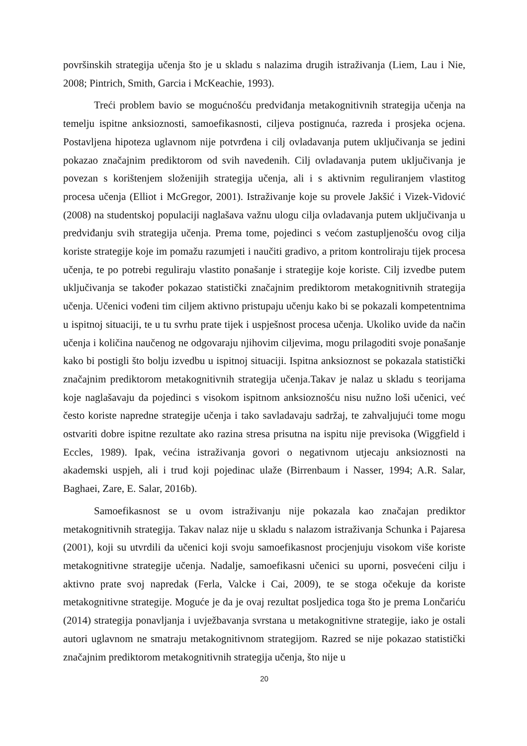površinskih strategija učenja što je u skladu s nalazima drugih istraživanja (Liem, Lau i Nie, 2008; Pintrich, Smith, Garcia i McKeachie, 1993).
Treći problem bavio se mogućnošću predviđanja metakognitivnih strategija učenja na temelju ispitne anksioznosti, samoefikasnosti, ciljeva postignuća, razreda i prosjeka ocjena. Postavljena hipoteza uglavnom nije potvrđena i cilj ovladavanja putem uključivanja se jedini pokazao značajnim prediktorom od svih navedenih. Cilj ovladavanja putem uključivanja je povezan s korištenjem složenijih strategija učenja, ali i s aktivnim reguliranjem vlastitog procesa učenja (Elliot i McGregor, 2001). Istraživanje koje su provele Jakšić i Vizek-Vidović (2008) na studentskoj populaciji naglašava važnu ulogu cilja ovladavanja putem uključivanja u predviđanju svih strategija učenja. Prema tome, pojedinci s većom zastupljenošću ovog cilja koriste strategije koje im pomažu razumjeti i naučiti gradivo, a pritom kontroliraju tijek procesa učenja, te po potrebi reguliraju vlastito ponašanje i strategije koje koriste. Cilj izvedbe putem uključivanja se također pokazao statistički značajnim prediktorom metakognitivnih strategija učenja. Učenici vođeni tim ciljem aktivno pristupaju učenju kako bi se pokazali kompetentnima u ispitnoj situaciji, te u tu svrhu prate tijek i uspješnost procesa učenja. Ukoliko uvide da način učenja i količina naučenog ne odgovaraju njihovim ciljevima, mogu prilagoditi svoje ponašanje kako bi postigli što bolju izvedbu u ispitnoj situaciji. Ispitna anksioznost se pokazala statistički značajnim prediktorom metakognitivnih strategija učenja.Takav je nalaz u skladu s teorijama koje naglašavaju da pojedinci s visokom ispitnom anksioznošću nisu nužno loši učenici, već često koriste napredne strategije učenja i tako savladavaju sadržaj, te zahvaljujući tome mogu ostvariti dobre ispitne rezultate ako razina stresa prisutna na ispitu nije previsoka (Wiggfield i Eccles, 1989). Ipak, većina istraživanja govori o negativnom utjecaju anksioznosti na akademski uspjeh, ali i trud koji pojedinac ulaže (Birrenbaum i Nasser, 1994; A.R. Salar, Baghaei, Zare, E. Salar, 2016b).
Samoefikasnost se u ovom istraživanju nije pokazala kao značajan prediktor metakognitivnih strategija. Takav nalaz nije u skladu s nalazom istraživanja Schunka i Pajaresa (2001), koji su utvrdili da učenici koji svoju samoefikasnost procjenjuju visokom više koriste metakognitivne strategije učenja. Nadalje, samoefikasni učenici su uporni, posvećeni cilju i aktivno prate svoj napredak (Ferla, Valcke i Cai, 2009), te se stoga očekuje da koriste metakognitivne strategije. Moguće je da je ovaj rezultat posljedica toga što je prema Lončariću (2014) strategija ponavljanja i uvježbavanja svrstana u metakognitivne strategije, iako je ostali autori uglavnom ne smatraju metakognitivnom strategijom. Razred se nije pokazao statistički značajnim prediktorom metakognitivnih strategija učenja, što nije u
20